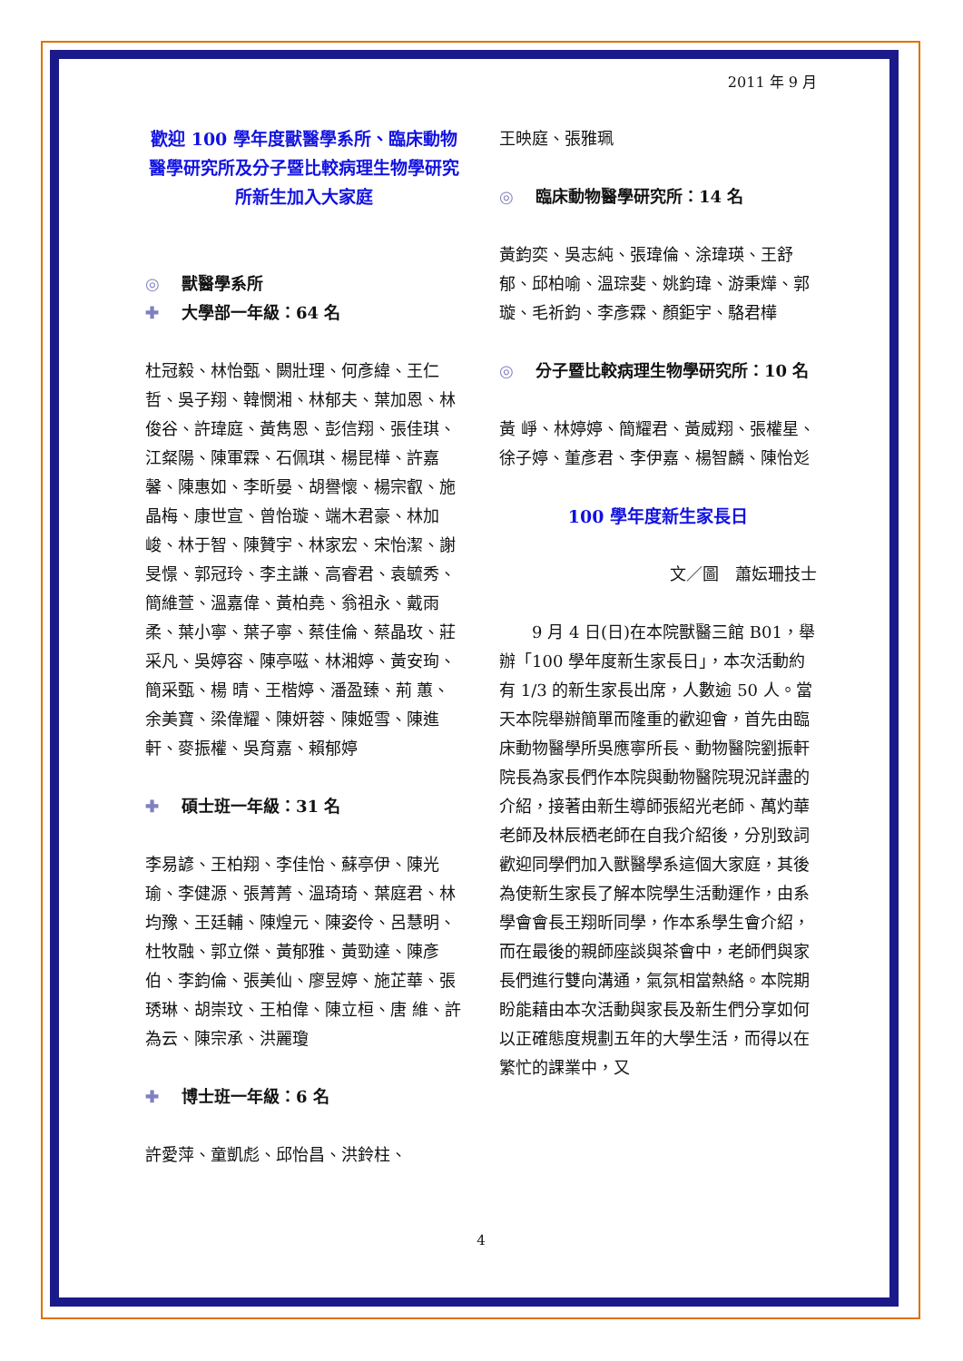2011 年 9 月
歡迎 100 學年度獸醫學系所、臨床動物醫學研究所及分子暨比較病理生物學研究所新生加入大家庭
◎ 獸醫學系所
✚ 大學部一年級：64 名
杜冠毅、林怡甄、闕壯理、何彥緯、王仁哲、吳子翔、韓憫湘、林郁夫、葉加恩、林俊谷、許瑋庭、黃雋恩、彭信翔、張佳琪、江粲陽、陳軍霖、石佩琪、楊昆樺、許嘉馨、陳惠如、李昕晏、胡譽懷、楊宗叡、施晶梅、康世宣、曾怡璇、端木君豪、林加峻、林于智、陳贊宇、林家宏、宋怡潔、謝旻憬、郭冠玲、李主謙、高睿君、袁毓秀、簡維萱、溫嘉偉、黃柏堯、翁祖永、戴雨柔、葉小寧、葉子寧、蔡佳倫、蔡晶玫、莊采凡、吳婷容、陳亭嗞、林湘婷、黃安珣、簡采甄、楊 晴、王楷婷、潘盈臻、荊 蕙、余美寶、梁偉耀、陳妍蓉、陳姬雪、陳進軒、麥振權、吳育嘉、賴郁婷
✚ 碩士班一年級：31 名
李易諺、王柏翔、李佳怡、蘇亭伊、陳光瑜、李健源、張菁菁、溫琦琦、葉庭君、林均豫、王廷輔、陳煌元、陳姿伶、呂慧明、杜牧融、郭立傑、黃郁雅、黃勁達、陳彥伯、李鈞倫、張美仙、廖昱婷、施芷華、張琇琳、胡崇玟、王柏偉、陳立桓、唐 維、許為云、陳宗承、洪麗瓊
✚ 博士班一年級：6 名
許愛萍、童凱彪、邱怡昌、洪鈴柱、
王映庭、張雅珮
◎ 臨床動物醫學研究所：14 名
黃鈞奕、吳志純、張瑋倫、涂瑋瑛、王舒郁、邱柏喻、溫琮斐、姚鈞瑋、游秉燁、郭 璇、毛祈鈞、李彥霖、顏鉅宇、駱君樺
◎ 分子暨比較病理生物學研究所：10 名
黃 崢、林婷婷、簡耀君、黃威翔、張權星、徐子婷、董彥君、李伊嘉、楊智麟、陳怡彣
100 學年度新生家長日
文／圖　蕭妘珊技士
9 月 4 日(日)在本院獸醫三館 B01，舉辦「100 學年度新生家長日」，本次活動約有 1/3 的新生家長出席，人數逾 50 人。當天本院舉辦簡單而隆重的歡迎會，首先由臨床動物醫學所吳應寧所長、動物醫院劉振軒院長為家長們作本院與動物醫院現況詳盡的介紹，接著由新生導師張紹光老師、萬灼華老師及林辰栖老師在自我介紹後，分別致詞歡迎同學們加入獸醫學系這個大家庭，其後為使新生家長了解本院學生活動運作，由系學會會長王翔昕同學，作本系學生會介紹，而在最後的親師座談與茶會中，老師們與家長們進行雙向溝通，氣氛相當熱絡。本院期盼能藉由本次活動與家長及新生們分享如何以正確態度規劃五年的大學生活，而得以在繁忙的課業中，又
4